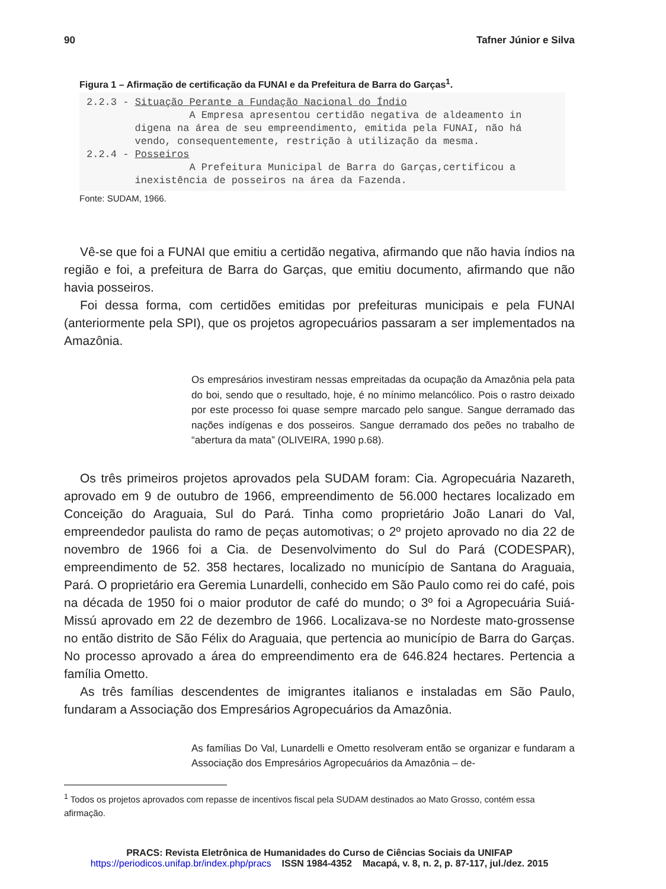90 Tafner Júnior e Silva
Figura 1 – Afirmação de certificação da FUNAI e da Prefeitura de Barra do Garças<sup>1</sup>.
2.2.3 - Situação Perante a Fundação Nacional do Índio
A Empresa apresentou certidão negativa de aldeamento in
digena na área de seu empreendimento, emitida pela FUNAI, não há
vendo, consequentemente, restrição à utilização da mesma.
2.2.4 - Posseiros
A Prefeitura Municipal de Barra do Garças,certificou a
inexistência de posseiros na área da Fazenda.
Fonte: SUDAM, 1966.
Vê-se que foi a FUNAI que emitiu a certidão negativa, afirmando que não havia índios na região e foi, a prefeitura de Barra do Garças, que emitiu documento, afirmando que não havia posseiros.
Foi dessa forma, com certidões emitidas por prefeituras municipais e pela FUNAI (anteriormente pela SPI), que os projetos agropecuários passaram a ser implementados na Amazônia.
Os empresários investiram nessas empreitadas da ocupação da Amazônia pela pata do boi, sendo que o resultado, hoje, é no mínimo melancólico. Pois o rastro deixado por este processo foi quase sempre marcado pelo sangue. Sangue derramado das nações indígenas e dos posseiros. Sangue derramado dos peões no trabalho de “abertura da mata” (OLIVEIRA, 1990 p.68).
Os três primeiros projetos aprovados pela SUDAM foram: Cia. Agropecuária Nazareth, aprovado em 9 de outubro de 1966, empreendimento de 56.000 hectares localizado em Conceição do Araguaia, Sul do Pará. Tinha como proprietário João Lanari do Val, empreendedor paulista do ramo de peças automotivas; o 2º projeto aprovado no dia 22 de novembro de 1966 foi a Cia. de Desenvolvimento do Sul do Pará (CODESPAR), empreendimento de 52. 358 hectares, localizado no município de Santana do Araguaia, Pará. O proprietário era Geremia Lunardelli, conhecido em São Paulo como rei do café, pois na década de 1950 foi o maior produtor de café do mundo; o 3º foi a Agropecuária Suiá-Missú aprovado em 22 de dezembro de 1966. Localizava-se no Nordeste mato-grossense no então distrito de São Félix do Araguaia, que pertencia ao município de Barra do Garças. No processo aprovado a área do empreendimento era de 646.824 hectares. Pertencia a família Ometto.
As três famílias descendentes de imigrantes italianos e instaladas em São Paulo, fundaram a Associação dos Empresários Agropecuários da Amazônia.
As famílias Do Val, Lunardelli e Ometto resolveram então se organizar e fundaram a Associação dos Empresários Agropecuários da Amazônia – de-
<sup>1</sup> Todos os projetos aprovados com repasse de incentivos fiscal pela SUDAM destinados ao Mato Grosso, contém essa afirmação.
PRACS: Revista Eletrônica de Humanidades do Curso de Ciências Sociais da UNIFAP
https://periodicos.unifap.br/index.php/pracs ISSN 1984-4352 Macapá, v. 8, n. 2, p. 87-117, jul./dez. 2015